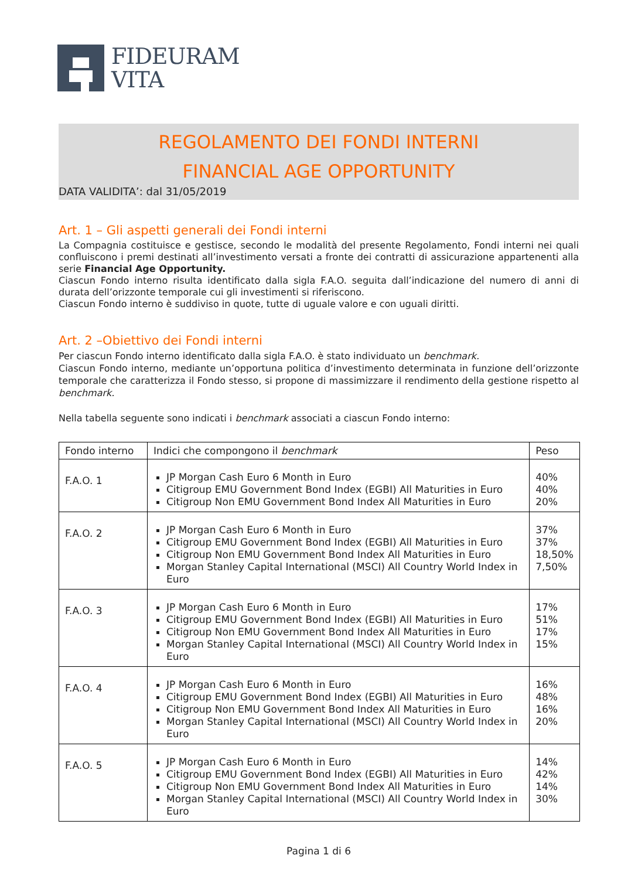FIDEURAM
VITA
REGOLAMENTO DEI FONDI INTERNI
FINANCIAL AGE OPPORTUNITY
DATA VALIDITA’: dal 31/05/2019
Art. 1 – Gli aspetti generali dei Fondi interni
La Compagnia costituisce e gestisce, secondo le modalità del presente Regolamento, Fondi interni nei quali confluiscono i premi destinati all’investimento versati a fronte dei contratti di assicurazione appartenenti alla serie Financial Age Opportunity.
Ciascun Fondo interno risulta identificato dalla sigla F.A.O. seguita dall’indicazione del numero di anni di durata dell’orizzonte temporale cui gli investimenti si riferiscono.
Ciascun Fondo interno è suddiviso in quote, tutte di uguale valore e con uguali diritti.
Art. 2 –Obiettivo dei Fondi interni
Per ciascun Fondo interno identificato dalla sigla F.A.O. è stato individuato un benchmark.
Ciascun Fondo interno, mediante un’opportuna politica d’investimento determinata in funzione dell’orizzonte temporale che caratterizza il Fondo stesso, si propone di massimizzare il rendimento della gestione rispetto al benchmark.
Nella tabella seguente sono indicati i benchmark associati a ciascun Fondo interno:
| Fondo interno | Indici che compongono il benchmark | Peso |
| --- | --- | --- |
| F.A.O. 1 | JP Morgan Cash Euro 6 Month in Euro Citigroup EMU Government Bond Index (EGBI) All Maturities in Euro Citigroup Non EMU Government Bond Index All Maturities in Euro | 40% 40% 20% |
| F.A.O. 2 | JP Morgan Cash Euro 6 Month in Euro Citigroup EMU Government Bond Index (EGBI) All Maturities in Euro Citigroup Non EMU Government Bond Index All Maturities in Euro Morgan Stanley Capital International (MSCI) All Country World Index in Euro | 37% 37% 18,50% 7,50% |
| F.A.O. 3 | JP Morgan Cash Euro 6 Month in Euro Citigroup EMU Government Bond Index (EGBI) All Maturities in Euro Citigroup Non EMU Government Bond Index All Maturities in Euro Morgan Stanley Capital International (MSCI) All Country World Index in Euro | 17% 51% 17% 15% |
| F.A.O. 4 | JP Morgan Cash Euro 6 Month in Euro Citigroup EMU Government Bond Index (EGBI) All Maturities in Euro Citigroup Non EMU Government Bond Index All Maturities in Euro Morgan Stanley Capital International (MSCI) All Country World Index in Euro | 16% 48% 16% 20% |
| F.A.O. 5 | JP Morgan Cash Euro 6 Month in Euro Citigroup EMU Government Bond Index (EGBI) All Maturities in Euro Citigroup Non EMU Government Bond Index All Maturities in Euro Morgan Stanley Capital International (MSCI) All Country World Index in Euro | 14% 42% 14% 30% |
Pagina 1 di 6